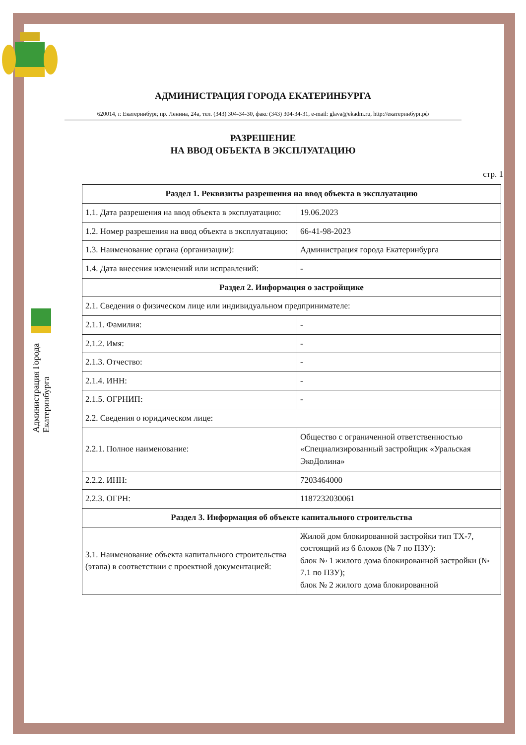АДМИНИСТРАЦИЯ ГОРОДА ЕКАТЕРИНБУРГА
620014, г. Екатеринбург, пр. Ленина, 24а, тел. (343) 304-34-30, факс (343) 304-34-31, e-mail: glava@ekadm.ru, http://екатеринбург.рф
РАЗРЕШЕНИЕ
НА ВВОД ОБЪЕКТА В ЭКСПЛУАТАЦИЮ
стр. 1
Администрация Города
Екатеринбурга
| Раздел 1. Реквизиты разрешения на ввод объекта в эксплуатацию | |
| --- | --- |
| 1.1. Дата разрешения на ввод объекта в эксплуатацию: | 19.06.2023 |
| 1.2. Номер разрешения на ввод объекта в эксплуатацию: | 66-41-98-2023 |
| 1.3. Наименование органа (организации): | Администрация города Екатеринбурга |
| 1.4. Дата внесения изменений или исправлений: | - |
| Раздел 2. Информация о застройщике | |
| 2.1. Сведения о физическом лице или индивидуальном предпринимателе: | |
| 2.1.1. Фамилия: | - |
| 2.1.2. Имя: | - |
| 2.1.3. Отчество: | - |
| 2.1.4. ИНН: | - |
| 2.1.5. ОГРНИП: | - |
| 2.2. Сведения о юридическом лице: | |
| 2.2.1. Полное наименование: | Общество с ограниченной ответственностью «Специализированный застройщик «Уральская ЭкоДолина» |
| 2.2.2. ИНН: | 7203464000 |
| 2.2.3. ОГРН: | 1187232030061 |
| Раздел 3. Информация об объекте капитального строительства | |
| 3.1. Наименование объекта капитального строительства (этапа) в соответствии с проектной документацией: | Жилой дом блокированной застройки тип ТХ-7, состоящий из 6 блоков (№ 7 по ПЗУ): блок № 1 жилого дома блокированной застройки (№ 7.1 по ПЗУ); блок № 2 жилого дома блокированной |